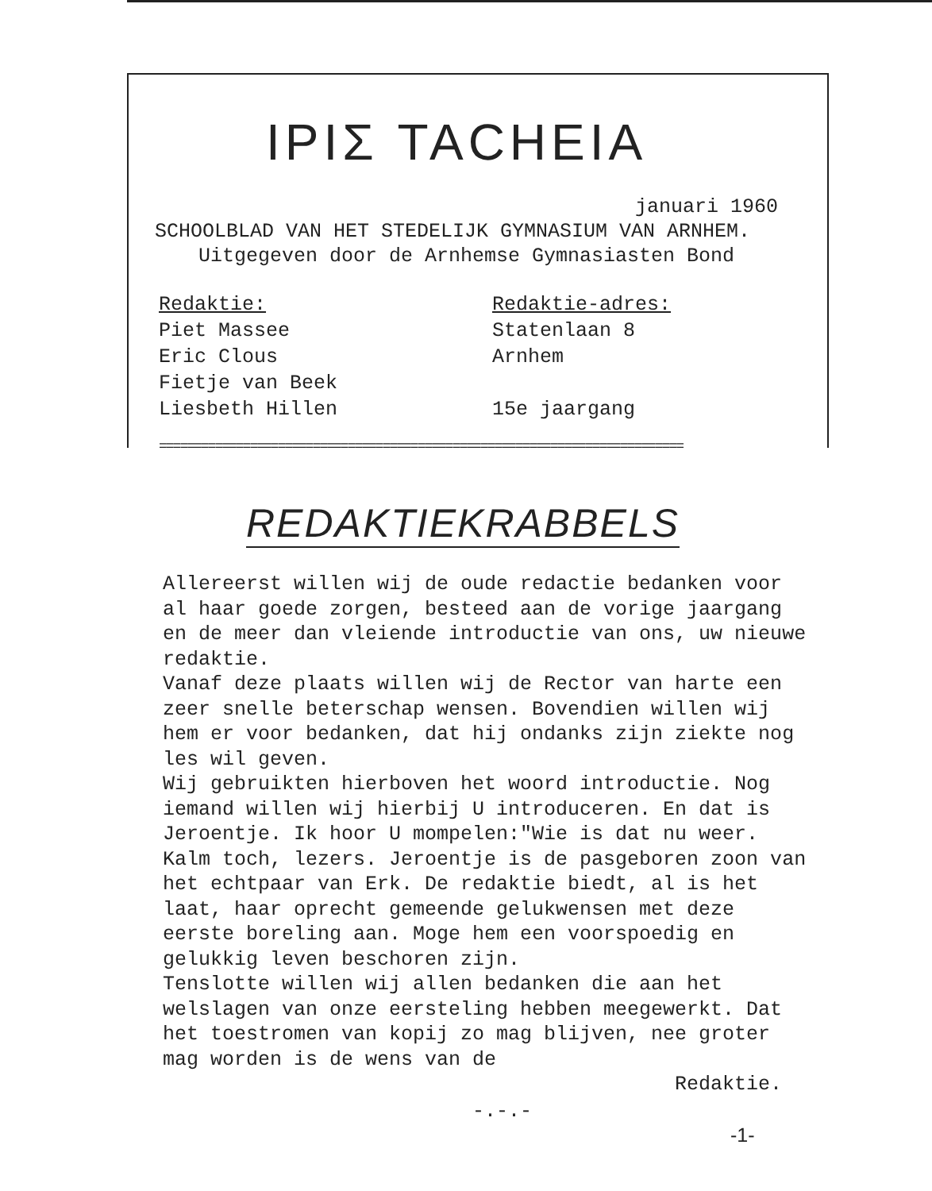ΙΡΙΣ TACHEIA
januari 1960
SCHOOLBLAD VAN HET STEDELIJK GYMNASIUM VAN ARNHEM.
Uitgegeven door de Arnhemse Gymnasiasten Bond
Redaktie:
Piet Massee
Eric Clous
Fietje van Beek
Liesbeth Hillen
Redaktie-adres:
Statenlaan 8
Arnhem
15e jaargang
===========================================================================
REDAKTIEKRABBELS
Allereerst willen wij de oude redactie bedanken voor al haar goede zorgen, besteed aan de vorige jaargang en de meer dan vleiende introductie van ons, uw nieuwe redaktie.
Vanaf deze plaats willen wij de Rector van harte een zeer snelle beterschap wensen. Bovendien willen wij hem er voor bedanken, dat hij ondanks zijn ziekte nog les wil geven.
Wij gebruikten hierboven het woord introductie. Nog iemand willen wij hierbij U introduceren. En dat is Jeroentje. Ik hoor U mompelen:"Wie is dat nu weer. Kalm toch, lezers. Jeroentje is de pasgeboren zoon van het echtpaar van Erk. De redaktie biedt, al is het laat, haar oprecht gemeende gelukwensen met deze eerste boreling aan. Moge hem een voorspoedig en gelukkig leven beschoren zijn.
Tenslotte willen wij allen bedanken die aan het welslagen van onze eersteling hebben meegewerkt. Dat het toestromen van kopij zo mag blijven, nee groter mag worden is de wens van de
Redaktie.
-.-.-
-1-